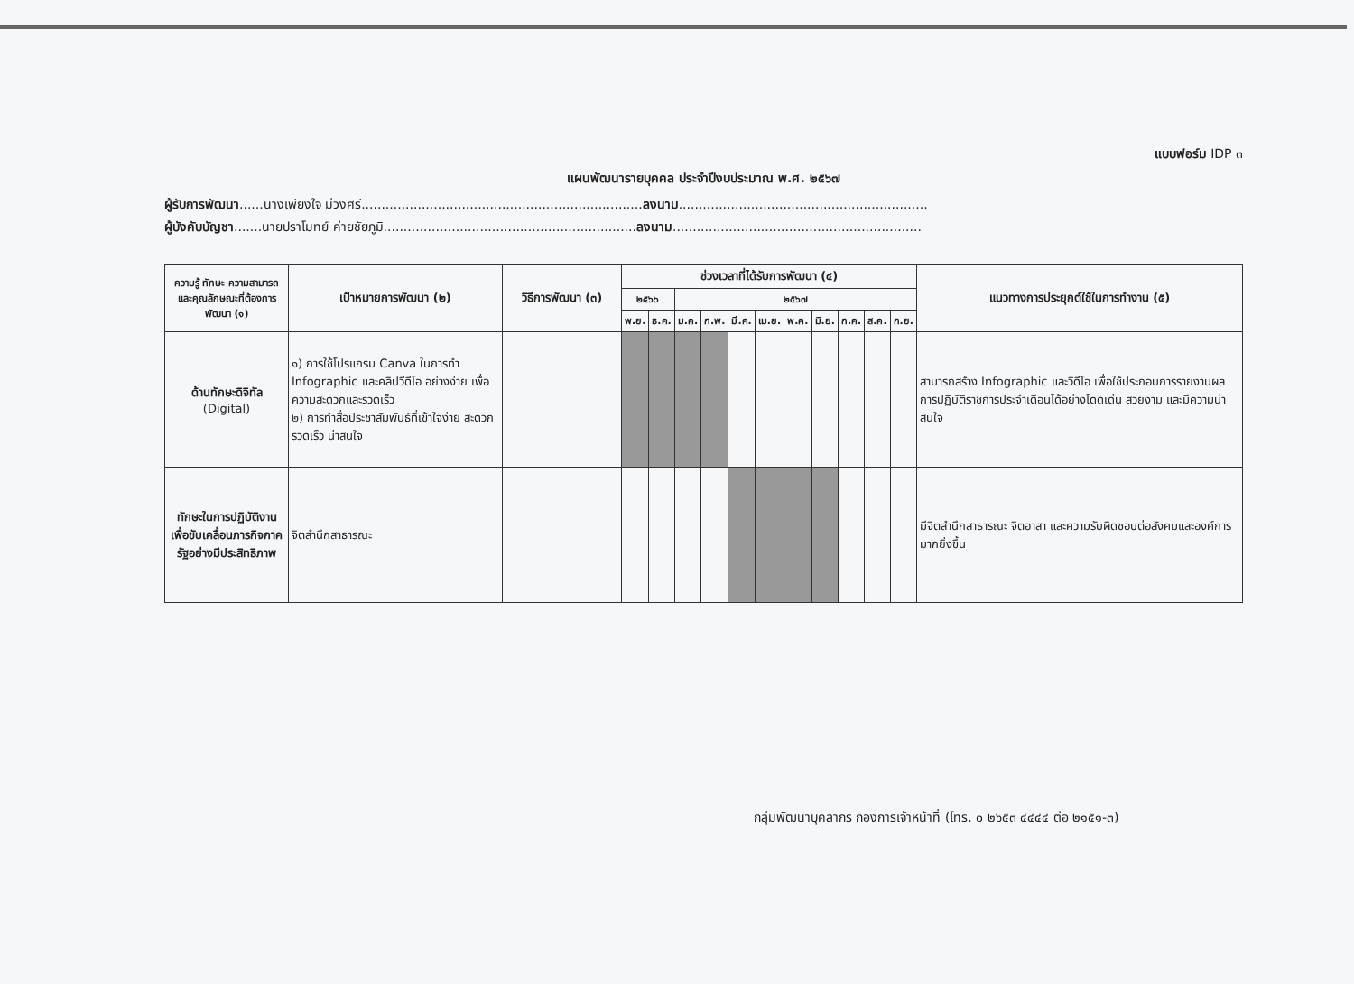แบบฟอร์ม IDP ๓
แผนพัฒนารายบุคคล ประจำปีงบประมาณ พ.ศ. ๒๕๖๗
ผู้รับการพัฒนา......นางเพียงใจ ม่วงศรี......................................................................ลงนาม..............................................................
ผู้บังคับบัญชา.......นายปราโมทย์ ค่ายชัยภูมิ...............................................................ลงนาม..............................................................
| ความรู้ ทักษะ ความสามารถ และคุณลักษณะที่ต้องการพัฒนา (๑) | เป้าหมายการพัฒนา (๒) | วิธีการพัฒนา (๓) | ช่วงเวลาที่ได้รับการพัฒนา (๔) | | | | | | | | | | | แนวทางการประยุกต์ใช้ในการทำงาน (๕) |
| --- | --- | --- | --- | --- | --- | --- | --- | --- | --- | --- | --- | --- | --- | --- |
| | | | ๒๕๖๖ | | ๒๕๖๗ | | | | | | | | | |
| | | | พ.ย. | ธ.ค. | ม.ค. | ก.พ. | มี.ค. | เม.ย. | พ.ค. | มิ.ย. | ก.ค. | ส.ค. | ก.ย. | |
| ด้านทักษะดิจิทัล (Digital) | ๑) การใช้โปรแกรม Canva ในการทำ Infographic และคลิปวีดีโอ อย่างง่าย เพื่อความสะดวกและรวดเร็ว ๒) การทำสื่อประชาสัมพันธ์ที่เข้าใจง่าย สะดวก รวดเร็ว น่าสนใจ | | | | | | | | | | | | | สามารถสร้าง Infographic และวิดีโอ เพื่อใช้ประกอบการรายงานผลการปฏิบัติราชการประจำเดือนได้อย่างโดดเด่น สวยงาม และมีความน่าสนใจ |
| ทักษะในการปฏิบัติงานเพื่อขับเคลื่อนภารกิจภาครัฐอย่างมีประสิทธิภาพ | จิตสำนึกสาธารณะ | | | | | | | | | | | | | มีจิตสำนึกสาธารณะ จิตอาสา และความรับผิดชอบต่อสังคมและองค์การมากยิ่งขึ้น |
กลุ่มพัฒนาบุคลากร กองการเจ้าหน้าที่ (โทร. ๐ ๒๖๕๓ ๔๔๔๔ ต่อ ๒๑๕๑-๓)